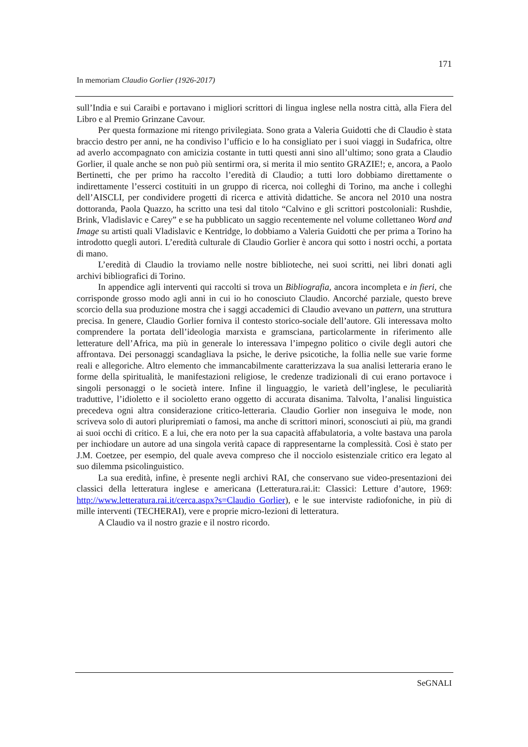171
In memoriam Claudio Gorlier (1926-2017)
sull’India e sui Caraibi e portavano i migliori scrittori di lingua inglese nella nostra città, alla Fiera del Libro e al Premio Grinzane Cavour.
Per questa formazione mi ritengo privilegiata. Sono grata a Valeria Guidotti che di Claudio è stata braccio destro per anni, ne ha condiviso l’ufficio e lo ha consigliato per i suoi viaggi in Sudafrica, oltre ad averlo accompagnato con amicizia costante in tutti questi anni sino all’ultimo; sono grata a Claudio Gorlier, il quale anche se non può più sentirmi ora, si merita il mio sentito GRAZIE!; e, ancora, a Paolo Bertinetti, che per primo ha raccolto l’eredità di Claudio; a tutti loro dobbiamo direttamente o indirettamente l’esserci costituiti in un gruppo di ricerca, noi colleghi di Torino, ma anche i colleghi dell’AISCLI, per condividere progetti di ricerca e attività didattiche. Se ancora nel 2010 una nostra dottoranda, Paola Quazzo, ha scritto una tesi dal titolo “Calvino e gli scrittori postcoloniali: Rushdie, Brink, Vladislavic e Carey” e se ha pubblicato un saggio recentemente nel volume collettaneo Word and Image su artisti quali Vladislavic e Kentridge, lo dobbiamo a Valeria Guidotti che per prima a Torino ha introdotto quegli autori. L’eredità culturale di Claudio Gorlier è ancora qui sotto i nostri occhi, a portata di mano.
L’eredità di Claudio la troviamo nelle nostre biblioteche, nei suoi scritti, nei libri donati agli archivi bibliografici di Torino.
In appendice agli interventi qui raccolti si trova un Bibliografia, ancora incompleta e in fieri, che corrisponde grosso modo agli anni in cui io ho conosciuto Claudio. Ancorché parziale, questo breve scorcio della sua produzione mostra che i saggi accademici di Claudio avevano un pattern, una struttura precisa. In genere, Claudio Gorlier forniva il contesto storico-sociale dell’autore. Gli interessava molto comprendere la portata dell’ideologia marxista e gramsciana, particolarmente in riferimento alle letterature dell’Africa, ma più in generale lo interessava l’impegno politico o civile degli autori che affrontava. Dei personaggi scandagliava la psiche, le derive psicotiche, la follia nelle sue varie forme reali e allegoriche. Altro elemento che immancabilmente caratterizzava la sua analisi letteraria erano le forme della spiritualità, le manifestazioni religiose, le credenze tradizionali di cui erano portavoce i singoli personaggi o le società intere. Infine il linguaggio, le varietà dell’inglese, le peculiarità traduttive, l’idioletto e il socioletto erano oggetto di accurata disanima. Talvolta, l’analisi linguistica precedeva ogni altra considerazione critico-letteraria. Claudio Gorlier non inseguiva le mode, non scriveva solo di autori pluripremiati o famosi, ma anche di scrittori minori, sconosciuti ai più, ma grandi ai suoi occhi di critico. E a lui, che era noto per la sua capacità affabulatoria, a volte bastava una parola per inchiodare un autore ad una singola verità capace di rappresentarne la complessità. Così è stato per J.M. Coetzee, per esempio, del quale aveva compreso che il nocciolo esistenziale critico era legato al suo dilemma psicolinguistico.
La sua eredità, infine, è presente negli archivi RAI, che conservano sue video-presentazioni dei classici della letteratura inglese e americana (Letteratura.rai.it: Classici: Letture d’autore, 1969: http://www.letteratura.rai.it/cerca.aspx?s=Claudio Gorlier), e le sue interviste radiofoniche, in più di mille interventi (TECHERAI), vere e proprie micro-lezioni di letteratura.
A Claudio va il nostro grazie e il nostro ricordo.
SeGNALI